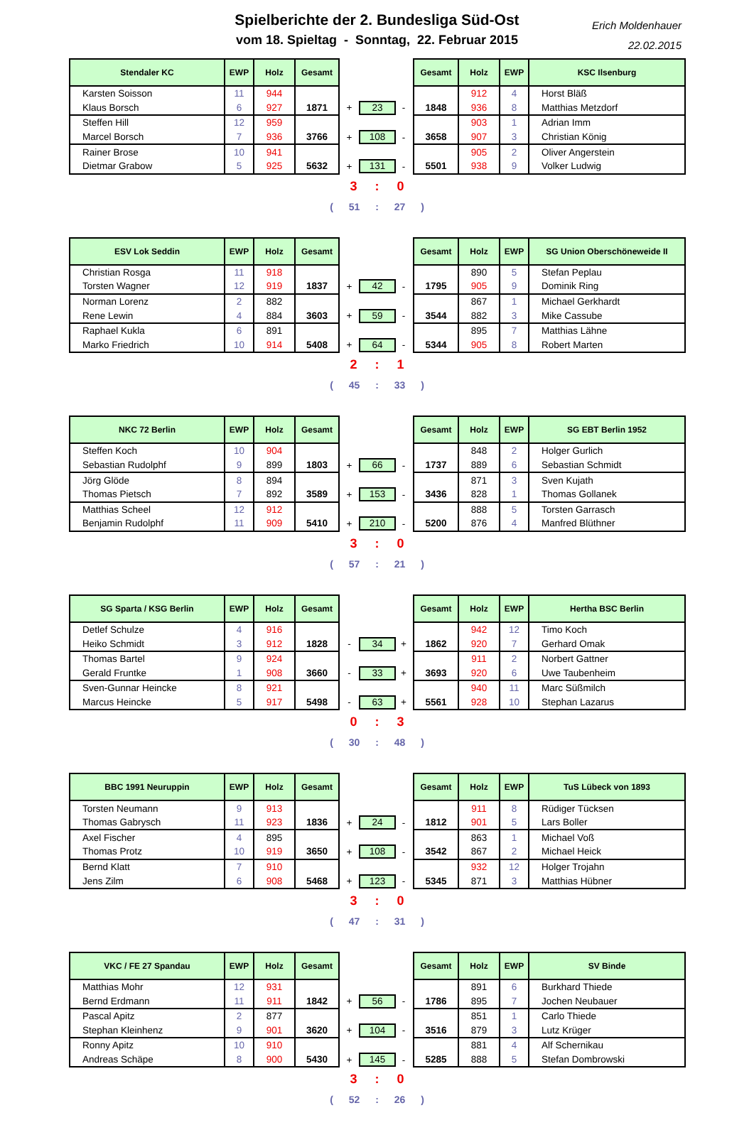Spielberichte der 2. Bundesliga Süd-Ost
vom 18. Spieltag - Sonntag, 22. Februar 2015
Erich Moldenhauer
22.02.2015
| Stendaler KC | EWP | Holz | Gesamt | | | | Gesamt | Holz | EWP | KSC Ilsenburg |
| Karsten Soisson | 11 | 944 | | | | | | 912 | 4 | Horst Bläß |
| Klaus Borsch | 6 | 927 | 1871 | + | 23 | - | 1848 | 936 | 8 | Matthias Metzdorf |
| Steffen Hill | 12 | 959 | | | | | | 903 | 1 | Adrian Imm |
| Marcel Borsch | 7 | 936 | 3766 | + | 108 | - | 3658 | 907 | 3 | Christian König |
| Rainer Brose | 10 | 941 | | | | | | 905 | 2 | Oliver Angerstein |
| Dietmar Grabow | 5 | 925 | 5632 | + | 131 | - | 5501 | 938 | 9 | Volker Ludwig |
3 : 0
( 51 : 27 )
| ESV Lok Seddin | EWP | Holz | Gesamt | | | | Gesamt | Holz | EWP | SG Union Oberschöneweide II |
| Christian Rosga | 11 | 918 | | | | | | 890 | 5 | Stefan Peplau |
| Torsten Wagner | 12 | 919 | 1837 | + | 42 | - | 1795 | 905 | 9 | Dominik Ring |
| Norman Lorenz | 2 | 882 | | | | | | 867 | 1 | Michael Gerkhardt |
| Rene Lewin | 4 | 884 | 3603 | + | 59 | - | 3544 | 882 | 3 | Mike Cassube |
| Raphael Kukla | 6 | 891 | | | | | | 895 | 7 | Matthias Lähne |
| Marko Friedrich | 10 | 914 | 5408 | + | 64 | - | 5344 | 905 | 8 | Robert Marten |
2 : 1
( 45 : 33 )
| NKC 72 Berlin | EWP | Holz | Gesamt | | | | Gesamt | Holz | EWP | SG EBT Berlin 1952 |
| Steffen Koch | 10 | 904 | | | | | | 848 | 2 | Holger Gurlich |
| Sebastian Rudolphf | 9 | 899 | 1803 | + | 66 | - | 1737 | 889 | 6 | Sebastian Schmidt |
| Jörg Glöde | 8 | 894 | | | | | | 871 | 3 | Sven Kujath |
| Thomas Pietsch | 7 | 892 | 3589 | + | 153 | - | 3436 | 828 | 1 | Thomas Gollanek |
| Matthias Scheel | 12 | 912 | | | | | | 888 | 5 | Torsten Garrasch |
| Benjamin Rudolphf | 11 | 909 | 5410 | + | 210 | - | 5200 | 876 | 4 | Manfred Blüthner |
3 : 0
( 57 : 21 )
| SG Sparta / KSG Berlin | EWP | Holz | Gesamt | | | | Gesamt | Holz | EWP | Hertha BSC Berlin |
| Detlef Schulze | 4 | 916 | | | | | | 942 | 12 | Timo Koch |
| Heiko Schmidt | 3 | 912 | 1828 | - | 34 | + | 1862 | 920 | 7 | Gerhard Omak |
| Thomas Bartel | 9 | 924 | | | | | | 911 | 2 | Norbert Gattner |
| Gerald Fruntke | 1 | 908 | 3660 | - | 33 | + | 3693 | 920 | 6 | Uwe Taubenheim |
| Sven-Gunnar Heincke | 8 | 921 | | | | | | 940 | 11 | Marc Süßmilch |
| Marcus Heincke | 5 | 917 | 5498 | - | 63 | + | 5561 | 928 | 10 | Stephan Lazarus |
0 : 3
( 30 : 48 )
| BBC 1991 Neuruppin | EWP | Holz | Gesamt | | | | Gesamt | Holz | EWP | TuS Lübeck von 1893 |
| Torsten Neumann | 9 | 913 | | | | | | 911 | 8 | Rüdiger Tücksen |
| Thomas Gabrysch | 11 | 923 | 1836 | + | 24 | - | 1812 | 901 | 5 | Lars Boller |
| Axel Fischer | 4 | 895 | | | | | | 863 | 1 | Michael Voß |
| Thomas Protz | 10 | 919 | 3650 | + | 108 | - | 3542 | 867 | 2 | Michael Heick |
| Bernd Klatt | 7 | 910 | | | | | | 932 | 12 | Holger Trojahn |
| Jens Zilm | 6 | 908 | 5468 | + | 123 | - | 5345 | 871 | 3 | Matthias Hübner |
3 : 0
( 47 : 31 )
| VKC / FE 27 Spandau | EWP | Holz | Gesamt | | | | Gesamt | Holz | EWP | SV Binde |
| Matthias Mohr | 12 | 931 | | | | | | 891 | 6 | Burkhard Thiede |
| Bernd Erdmann | 11 | 911 | 1842 | + | 56 | - | 1786 | 895 | 7 | Jochen Neubauer |
| Pascal Apitz | 2 | 877 | | | | | | 851 | 1 | Carlo Thiede |
| Stephan Kleinhenz | 9 | 901 | 3620 | + | 104 | - | 3516 | 879 | 3 | Lutz Krüger |
| Ronny Apitz | 10 | 910 | | | | | | 881 | 4 | Alf Schernikau |
| Andreas Schäpe | 8 | 900 | 5430 | + | 145 | - | 5285 | 888 | 5 | Stefan Dombrowski |
3 : 0
( 52 : 26 )